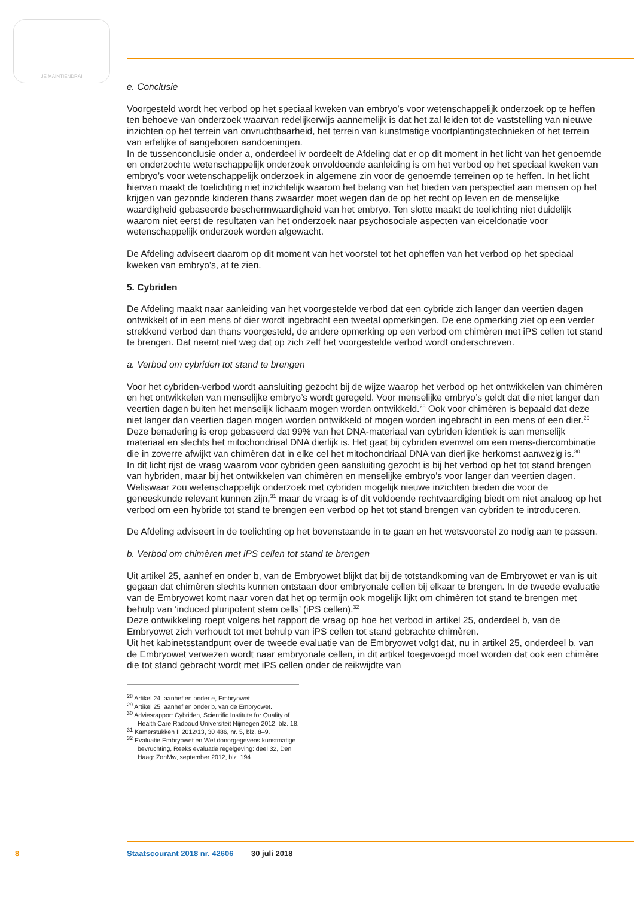JE MAINTIENDRAI
e. Conclusie
Voorgesteld wordt het verbod op het speciaal kweken van embryo’s voor wetenschappelijk onderzoek op te heffen ten behoeve van onderzoek waarvan redelijkerwijs aannemelijk is dat het zal leiden tot de vaststelling van nieuwe inzichten op het terrein van onvruchtbaarheid, het terrein van kunstmatige voortplantingstechnieken of het terrein van erfelijke of aangeboren aandoeningen.
In de tussenconclusie onder a, onderdeel iv oordeelt de Afdeling dat er op dit moment in het licht van het genoemde en onderzochte wetenschappelijk onderzoek onvoldoende aanleiding is om het verbod op het speciaal kweken van embryo’s voor wetenschappelijk onderzoek in algemene zin voor de genoemde terreinen op te heffen. In het licht hiervan maakt de toelichting niet inzichtelijk waarom het belang van het bieden van perspectief aan mensen op het krijgen van gezonde kinderen thans zwaarder moet wegen dan de op het recht op leven en de menselijke waardigheid gebaseerde beschermwaardigheid van het embryo. Ten slotte maakt de toelichting niet duidelijk waarom niet eerst de resultaten van het onderzoek naar psychosociale aspecten van eiceldonatie voor wetenschappelijk onderzoek worden afgewacht.
De Afdeling adviseert daarom op dit moment van het voorstel tot het opheffen van het verbod op het speciaal kweken van embryo’s, af te zien.
5. Cybriden
De Afdeling maakt naar aanleiding van het voorgestelde verbod dat een cybride zich langer dan veertien dagen ontwikkelt of in een mens of dier wordt ingebracht een tweetal opmerkingen. De ene opmerking ziet op een verder strekkend verbod dan thans voorgesteld, de andere opmerking op een verbod om chimèren met iPS cellen tot stand te brengen. Dat neemt niet weg dat op zich zelf het voorgestelde verbod wordt onderschreven.
a. Verbod om cybriden tot stand te brengen
Voor het cybriden-verbod wordt aansluiting gezocht bij de wijze waarop het verbod op het ontwikkelen van chimèren en het ontwikkelen van menselijke embryo’s wordt geregeld. Voor menselijke embryo’s geldt dat die niet langer dan veertien dagen buiten het menselijk lichaam mogen worden ontwikkeld.<sup>28</sup> Ook voor chimèren is bepaald dat deze niet langer dan veertien dagen mogen worden ontwikkeld of mogen worden ingebracht in een mens of een dier.<sup>29</sup> Deze benadering is erop gebaseerd dat 99% van het DNA-materiaal van cybriden identiek is aan menselijk materiaal en slechts het mitochondriaal DNA dierlijk is. Het gaat bij cybriden evenwel om een mens-diercombinatie die in zoverre afwijkt van chimèren dat in elke cel het mitochondriaal DNA van dierlijke herkomst aanwezig is.<sup>30</sup>
In dit licht rijst de vraag waarom voor cybriden geen aansluiting gezocht is bij het verbod op het tot stand brengen van hybriden, maar bij het ontwikkelen van chimèren en menselijke embryo’s voor langer dan veertien dagen. Weliswaar zou wetenschappelijk onderzoek met cybriden mogelijk nieuwe inzichten bieden die voor de geneeskunde relevant kunnen zijn,<sup>31</sup> maar de vraag is of dit voldoende rechtvaardiging biedt om niet analoog op het verbod om een hybride tot stand te brengen een verbod op het tot stand brengen van cybriden te introduceren.
De Afdeling adviseert in de toelichting op het bovenstaande in te gaan en het wetsvoorstel zo nodig aan te passen.
b. Verbod om chimèren met iPS cellen tot stand te brengen
Uit artikel 25, aanhef en onder b, van de Embryowet blijkt dat bij de totstandkoming van de Embryowet er van is uit gegaan dat chimèren slechts kunnen ontstaan door embryonale cellen bij elkaar te brengen. In de tweede evaluatie van de Embryowet komt naar voren dat het op termijn ook mogelijk lijkt om chimèren tot stand te brengen met behulp van ‘induced pluripotent stem cells’ (iPS cellen).<sup>32</sup>
Deze ontwikkeling roept volgens het rapport de vraag op hoe het verbod in artikel 25, onderdeel b, van de Embryowet zich verhoudt tot met behulp van iPS cellen tot stand gebrachte chimèren.
Uit het kabinetsstandpunt over de tweede evaluatie van de Embryowet volgt dat, nu in artikel 25, onderdeel b, van de Embryowet verwezen wordt naar embryonale cellen, in dit artikel toegevoegd moet worden dat ook een chimère die tot stand gebracht wordt met iPS cellen onder de reikwijdte van
<sup>28</sup> Artikel 24, aanhef en onder e, Embryowet.
<sup>29</sup> Artikel 25, aanhef en onder b, van de Embryowet.
<sup>30</sup> Adviesrapport Cybriden, Scientific Institute for Quality of Health Care Radboud Universiteit Nijmegen 2012, blz. 18.
<sup>31</sup> Kamerstukken II 2012/13, 30 486, nr. 5, blz. 8–9.
<sup>32</sup> Evaluatie Embryowet en Wet donorgegevens kunstmatige bevruchting, Reeks evaluatie regelgeving: deel 32, Den Haag: ZonMw, september 2012, blz. 194.
8 Staatscourant 2018 nr. 42606 30 juli 2018